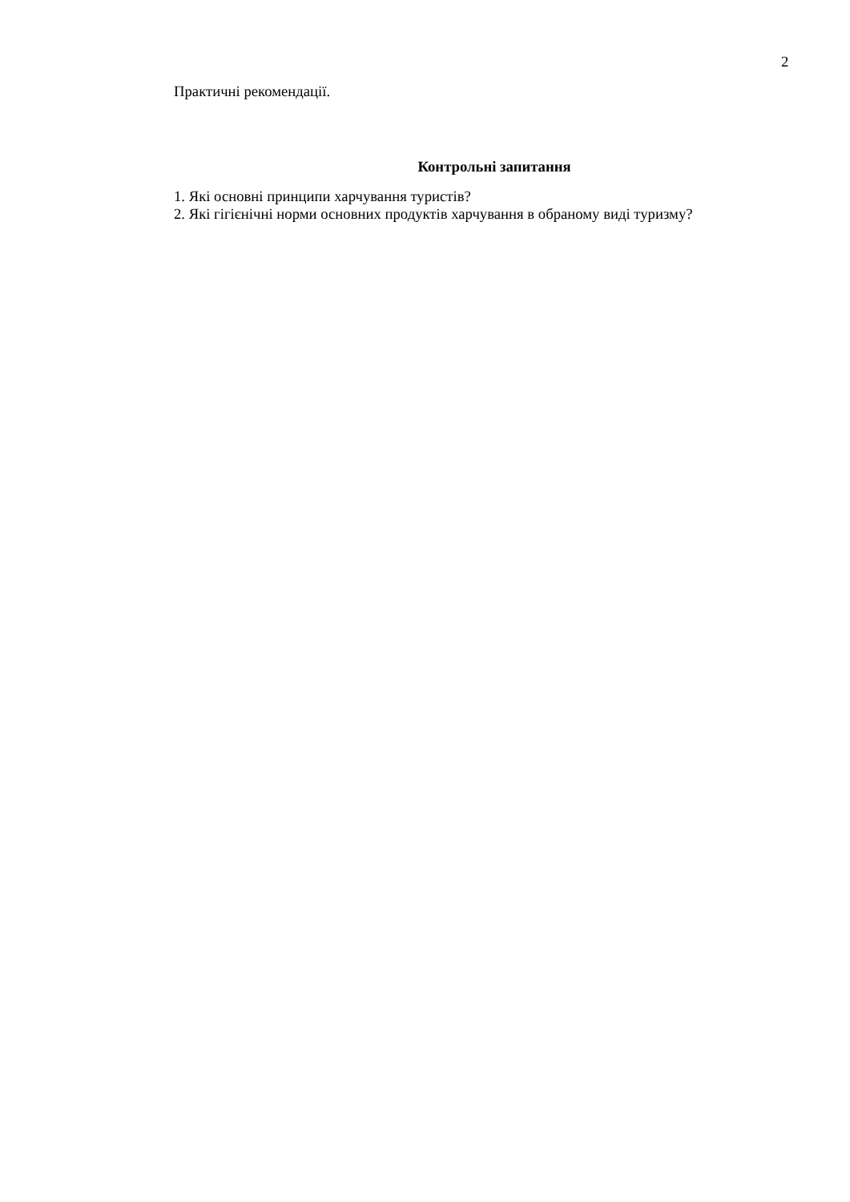2
Практичні рекомендації.
Контрольні запитання
1. Які основні принципи харчування туристів?
2. Які гігієнічні норми основних продуктів харчування в обраному виді туризму?